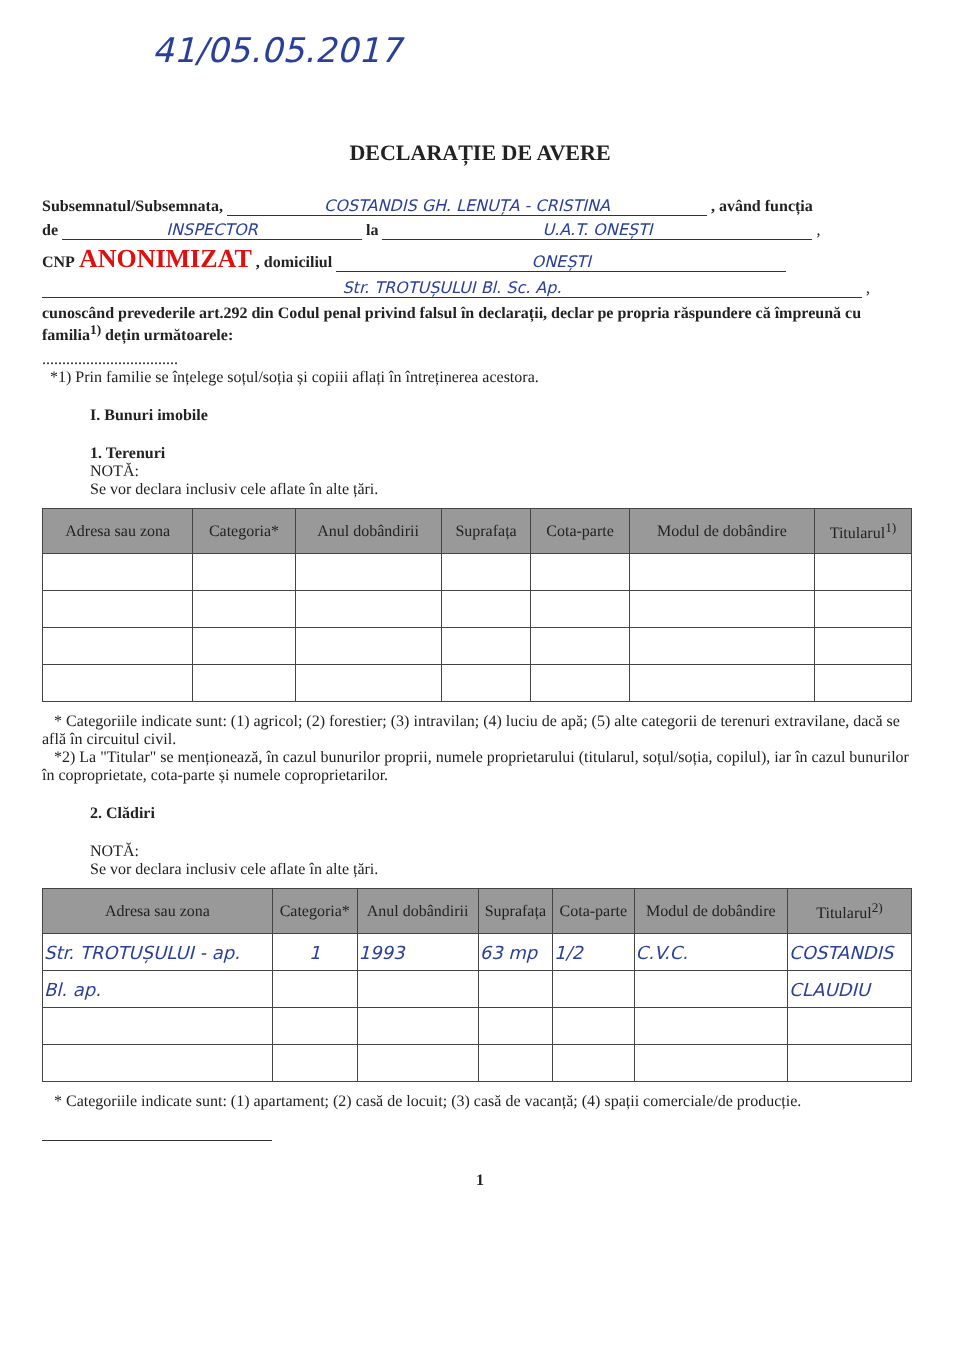41/05.05.2017
DECLARAȚIE DE AVERE
Subsemnatul/Subsemnata, COSTANDIS GH. LENUȚA - CRISTINA , având funcția
de INSPECTOR la U.A.T. ONEȘTI ,
CNP ANONIMIZAT , domiciliul ONEȘTI
Str. TROTUȘULUI Bl. Sc. Ap. ,
cunoscând prevederile art.292 din Codul penal privind falsul în declarații, declar pe propria răspundere că împreună cu familia<sup>1)</sup> dețin următoarele:
..................................
*1) Prin familie se înțelege soțul/soția și copiii aflați în întreținerea acestora.
I. Bunuri imobile
1. Terenuri
NOTĂ:
Se vor declara inclusiv cele aflate în alte țări.
| Adresa sau zona | Categoria* | Anul dobândirii | Suprafața | Cota-parte | Modul de dobândire | Titularul<sup>1)</sup> |
| --- | --- | --- | --- | --- | --- | --- |
* Categoriile indicate sunt: (1) agricol; (2) forestier; (3) intravilan; (4) luciu de apă; (5) alte categorii de terenuri extravilane, dacă se află în circuitul civil.
*2) La "Titular" se menționează, în cazul bunurilor proprii, numele proprietarului (titularul, soțul/soția, copilul), iar în cazul bunurilor în coproprietate, cota-parte și numele coproprietarilor.
2. Clădiri
NOTĂ:
Se vor declara inclusiv cele aflate în alte țări.
| Adresa sau zona | Categoria* | Anul dobândirii | Suprafața | Cota-parte | Modul de dobândire | Titularul<sup>2)</sup> |
| --- | --- | --- | --- | --- | --- | --- |
| Str. TROTUȘULUI - ap. | 1 | 1993 | 63 mp | 1/2 | C.V.C. | COSTANDIS |
| Bl. ap. | | | | | | CLAUDIU |
* Categoriile indicate sunt: (1) apartament; (2) casă de locuit; (3) casă de vacanță; (4) spații comerciale/de producție.
1